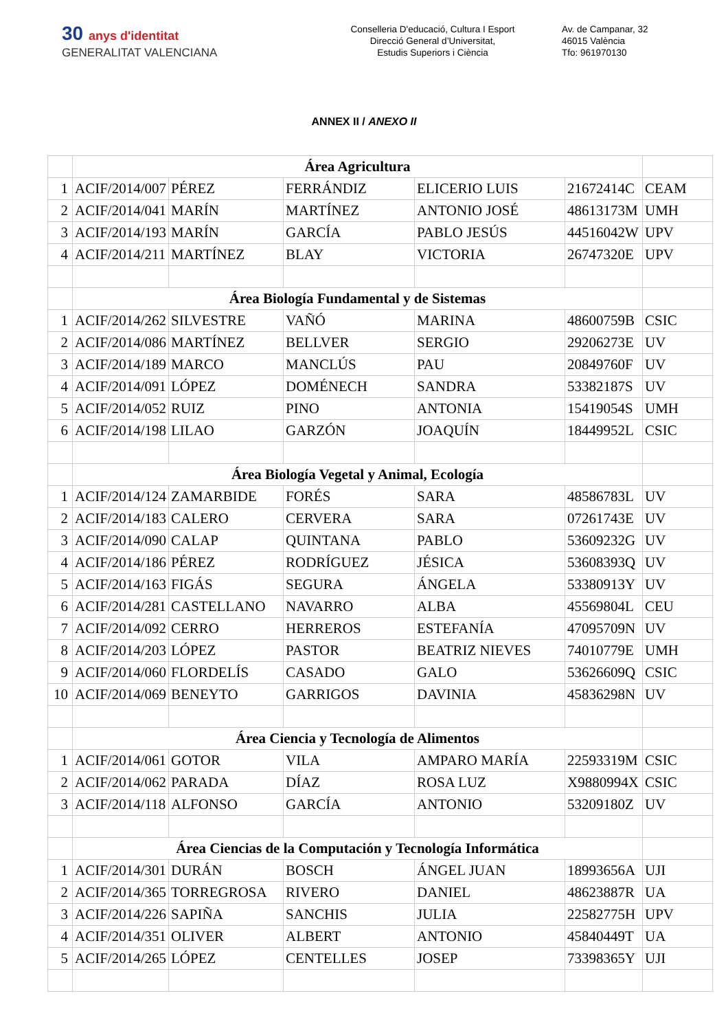30 anys d'identitat
GENERALITAT VALENCIANA
Conselleria D'educació, Cultura I Esport
Direcció General d’Universitat,
Estudis Superiors i Ciència
Av. de Campanar, 32
46015 València
Tfo: 961970130
ANNEX II / ANEXO II
| | Área Agricultura | | | | | |
| 1 | ACIF/2014/007 | PÉREZ | FERRÁNDIZ | ELICERIO LUIS | 21672414C | CEAM |
| 2 | ACIF/2014/041 | MARÍN | MARTÍNEZ | ANTONIO JOSÉ | 48613173M | UMH |
| 3 | ACIF/2014/193 | MARÍN | GARCÍA | PABLO JESÚS | 44516042W | UPV |
| 4 | ACIF/2014/211 | MARTÍNEZ | BLAY | VICTORIA | 26747320E | UPV |
| | Área Biología Fundamental y de Sistemas | | | | | |
| 1 | ACIF/2014/262 | SILVESTRE | VAÑÓ | MARINA | 48600759B | CSIC |
| 2 | ACIF/2014/086 | MARTÍNEZ | BELLVER | SERGIO | 29206273E | UV |
| 3 | ACIF/2014/189 | MARCO | MANCLÚS | PAU | 20849760F | UV |
| 4 | ACIF/2014/091 | LÓPEZ | DOMÉNECH | SANDRA | 53382187S | UV |
| 5 | ACIF/2014/052 | RUIZ | PINO | ANTONIA | 15419054S | UMH |
| 6 | ACIF/2014/198 | LILAO | GARZÓN | JOAQUÍN | 18449952L | CSIC |
| | Área Biología Vegetal y Animal, Ecología | | | | | |
| 1 | ACIF/2014/124 | ZAMARBIDE | FORÉS | SARA | 48586783L | UV |
| 2 | ACIF/2014/183 | CALERO | CERVERA | SARA | 07261743E | UV |
| 3 | ACIF/2014/090 | CALAP | QUINTANA | PABLO | 53609232G | UV |
| 4 | ACIF/2014/186 | PÉREZ | RODRÍGUEZ | JÉSICA | 53608393Q | UV |
| 5 | ACIF/2014/163 | FIGÁS | SEGURA | ÁNGELA | 53380913Y | UV |
| 6 | ACIF/2014/281 | CASTELLANO | NAVARRO | ALBA | 45569804L | CEU |
| 7 | ACIF/2014/092 | CERRO | HERREROS | ESTEFANÍA | 47095709N | UV |
| 8 | ACIF/2014/203 | LÓPEZ | PASTOR | BEATRIZ NIEVES | 74010779E | UMH |
| 9 | ACIF/2014/060 | FLORDELÍS | CASADO | GALO | 53626609Q | CSIC |
| 10 | ACIF/2014/069 | BENEYTO | GARRIGOS | DAVINIA | 45836298N | UV |
| | Área Ciencia y Tecnología de Alimentos | | | | | |
| 1 | ACIF/2014/061 | GOTOR | VILA | AMPARO MARÍA | 22593319M | CSIC |
| 2 | ACIF/2014/062 | PARADA | DÍAZ | ROSA LUZ | X9880994X | CSIC |
| 3 | ACIF/2014/118 | ALFONSO | GARCÍA | ANTONIO | 53209180Z | UV |
| | Área Ciencias de la Computación y Tecnología Informática | | | | | |
| 1 | ACIF/2014/301 | DURÁN | BOSCH | ÁNGEL JUAN | 18993656A | UJI |
| 2 | ACIF/2014/365 | TORREGROSA | RIVERO | DANIEL | 48623887R | UA |
| 3 | ACIF/2014/226 | SAPIÑA | SANCHIS | JULIA | 22582775H | UPV |
| 4 | ACIF/2014/351 | OLIVER | ALBERT | ANTONIO | 45840449T | UA |
| 5 | ACIF/2014/265 | LÓPEZ | CENTELLES | JOSEP | 73398365Y | UJI |